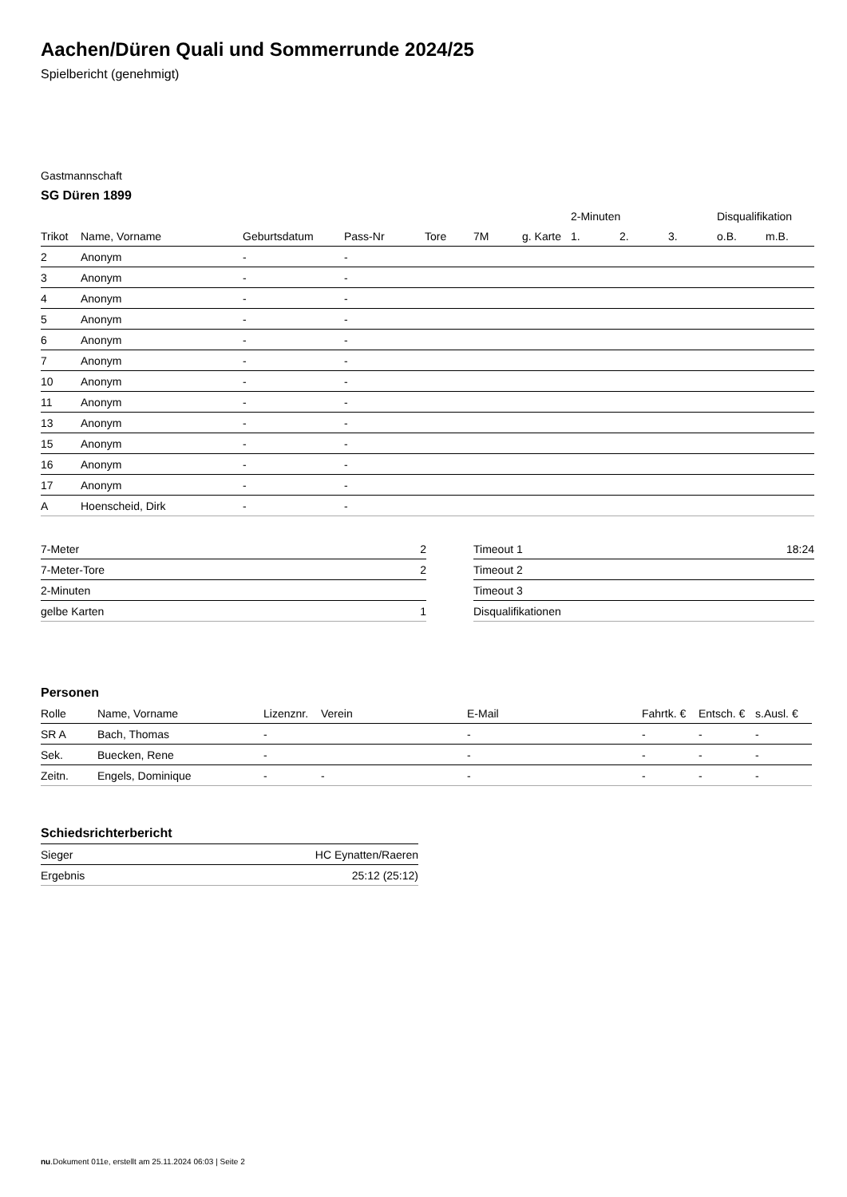Aachen/Düren Quali und Sommerrunde 2024/25
Spielbericht (genehmigt)
Gastmannschaft
SG Düren 1899
| | | | | | | | 2-Minuten | | | Disqualifikation | |
| --- | --- | --- | --- | --- | --- | --- | --- | --- | --- | --- | --- |
| Trikot | Name, Vorname | Geburtsdatum | Pass-Nr | Tore | 7M | g. Karte | 1. | 2. | 3. | o.B. | m.B. |
| 2 | Anonym | - | - | | | | | | | | |
| 3 | Anonym | - | - | | | | | | | | |
| 4 | Anonym | - | - | | | | | | | | |
| 5 | Anonym | - | - | | | | | | | | |
| 6 | Anonym | - | - | | | | | | | | |
| 7 | Anonym | - | - | | | | | | | | |
| 10 | Anonym | - | - | | | | | | | | |
| 11 | Anonym | - | - | | | | | | | | |
| 13 | Anonym | - | - | | | | | | | | |
| 15 | Anonym | - | - | | | | | | | | |
| 16 | Anonym | - | - | | | | | | | | |
| 17 | Anonym | - | - | | | | | | | | |
| A | Hoenscheid, Dirk | - | - | | | | | | | | |
| 7-Meter | 2 |
| 7-Meter-Tore | 2 |
| 2-Minuten | |
| gelbe Karten | 1 |
| Timeout 1 | 18:24 |
| Timeout 2 | |
| Timeout 3 | |
| Disqualifikationen | |
Personen
| Rolle | Name, Vorname | Lizenznr. | Verein | E-Mail | Fahrtk. € | Entsch. € | s.Ausl. € |
| --- | --- | --- | --- | --- | --- | --- | --- |
| SR A | Bach, Thomas | - | | - | - | - | - |
| Sek. | Buecken, Rene | - | | - | - | - | - |
| Zeitn. | Engels, Dominique | - | - | - | - | - | - |
Schiedsrichterbericht
| Sieger | HC Eynatten/Raeren |
| Ergebnis | 25:12 (25:12) |
nu.Dokument 011e, erstellt am 25.11.2024 06:03 | Seite 2